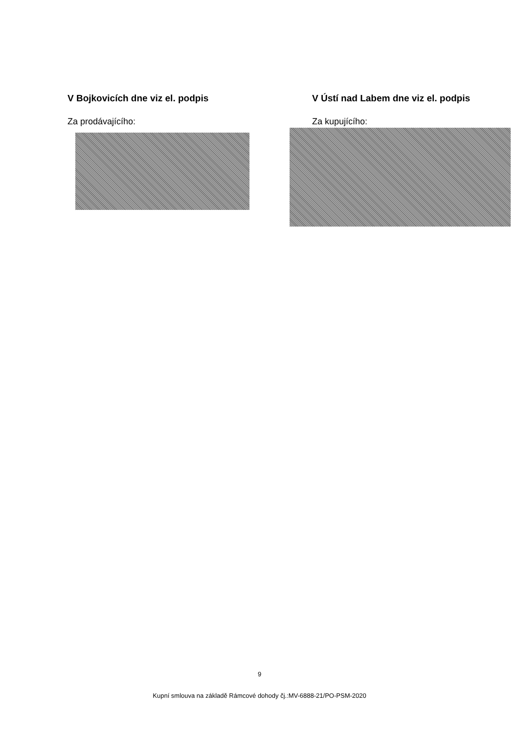V Bojkovicích dne viz el. podpis
Za prodávajícího:
V Ústí nad Labem dne viz el. podpis
Za kupujícího:
9
Kupní smlouva na základě Rámcové dohody čj.:MV-6888-21/PO-PSM-2020